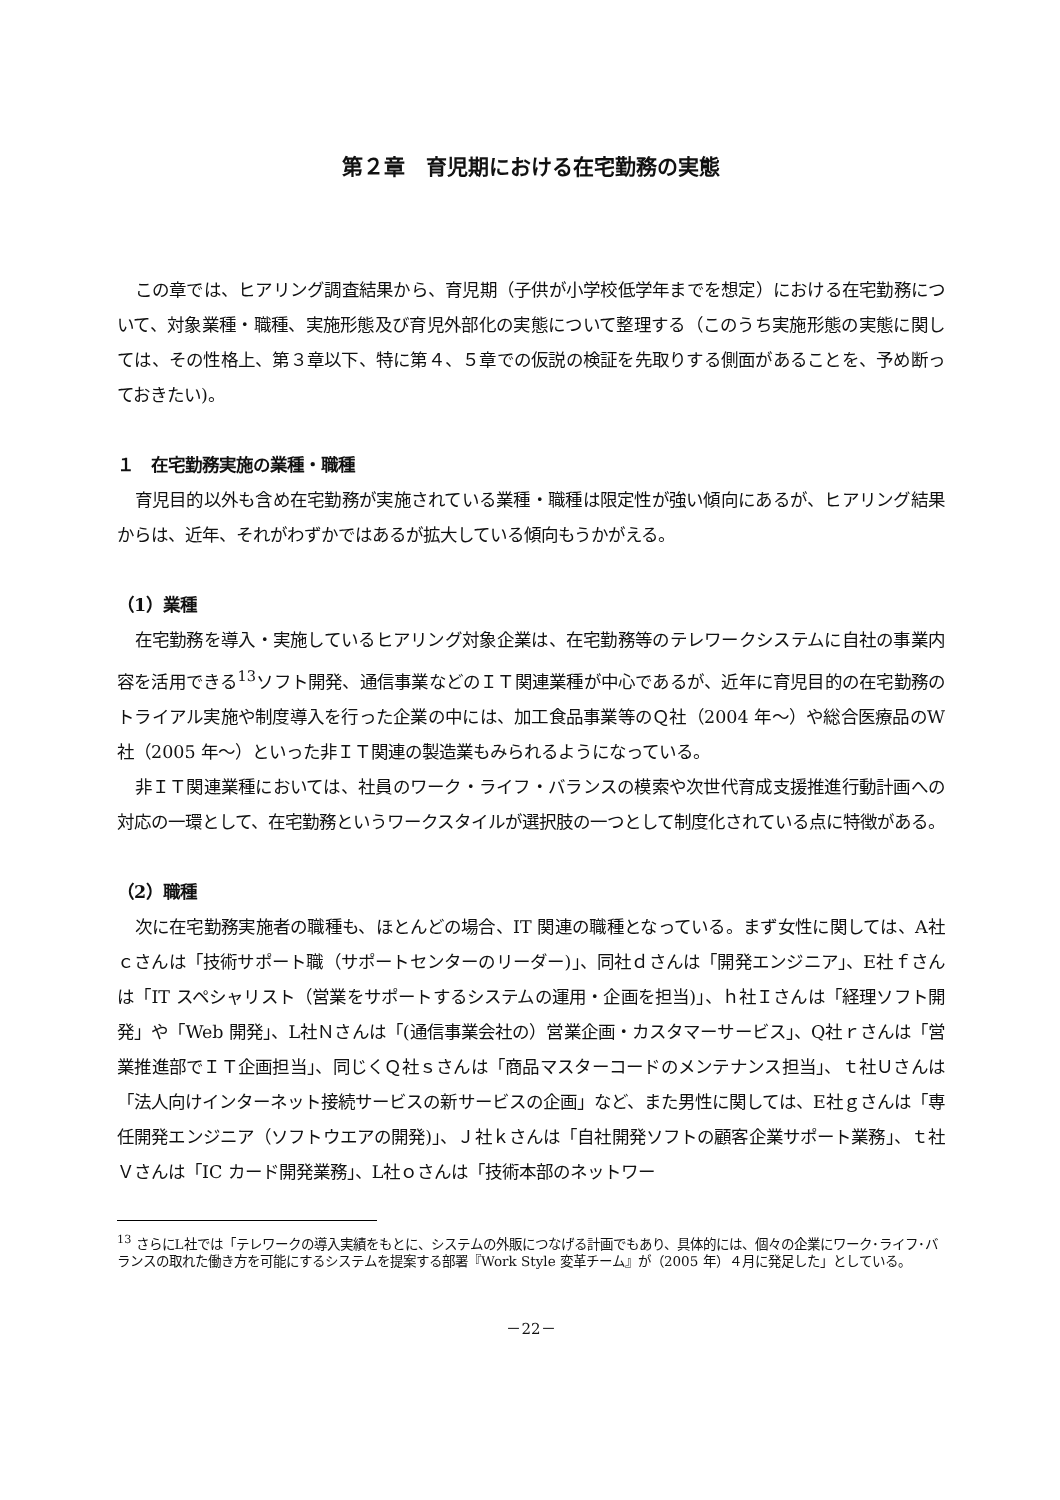第２章　育児期における在宅勤務の実態
この章では、ヒアリング調査結果から、育児期（子供が小学校低学年までを想定）における在宅勤務について、対象業種・職種、実施形態及び育児外部化の実態について整理する（このうち実施形態の実態に関しては、その性格上、第３章以下、特に第４、５章での仮説の検証を先取りする側面があることを、予め断っておきたい)。
１　在宅勤務実施の業種・職種
育児目的以外も含め在宅勤務が実施されている業種・職種は限定性が強い傾向にあるが、ヒアリング結果からは、近年、それがわずかではあるが拡大している傾向もうかがえる。
（1）業種
在宅勤務を導入・実施しているヒアリング対象企業は、在宅勤務等のテレワークシステムに自社の事業内容を活用できる<sup>13</sup>ソフト開発、通信事業などのＩＴ関連業種が中心であるが、近年に育児目的の在宅勤務のトライアル実施や制度導入を行った企業の中には、加工食品事業等のＱ社（2004 年～）や総合医療品のW社（2005 年～）といった非ＩＴ関連の製造業もみられるようになっている。
非ＩＴ関連業種においては、社員のワーク・ライフ・バランスの模索や次世代育成支援推進行動計画への対応の一環として、在宅勤務というワークスタイルが選択肢の一つとして制度化されている点に特徴がある。
（2）職種
次に在宅勤務実施者の職種も、ほとんどの場合、IT 関連の職種となっている。まず女性に関しては、A社ｃさんは「技術サポート職（サポートセンターのリーダー)」、同社ｄさんは「開発エンジニア」、E社ｆさんは「IT スペシャリスト（営業をサポートするシステムの運用・企画を担当)」、ｈ社Ｉさんは「経理ソフト開発」や「Web 開発」、L社Ｎさんは「(通信事業会社の）営業企画・カスタマーサービス」、Q社ｒさんは「営業推進部でＩＴ企画担当」、同じくＱ社ｓさんは「商品マスターコードのメンテナンス担当」、ｔ社Ｕさんは「法人向けインターネット接続サービスの新サービスの企画」など、また男性に関しては、E社ｇさんは「専任開発エンジニア（ソフトウエアの開発)」、Ｊ社ｋさんは「自社開発ソフトの顧客企業サポート業務」、ｔ社Ｖさんは「IC カード開発業務」、L社ｏさんは「技術本部のネットワー
<sup>13</sup> さらにL社では「テレワークの導入実績をもとに、システムの外販につなげる計画でもあり、具体的には、個々の企業にワーク･ライフ･バランスの取れた働き方を可能にするシステムを提案する部署『Work Style 変革チーム』が（2005 年）４月に発足した」としている。
－22－